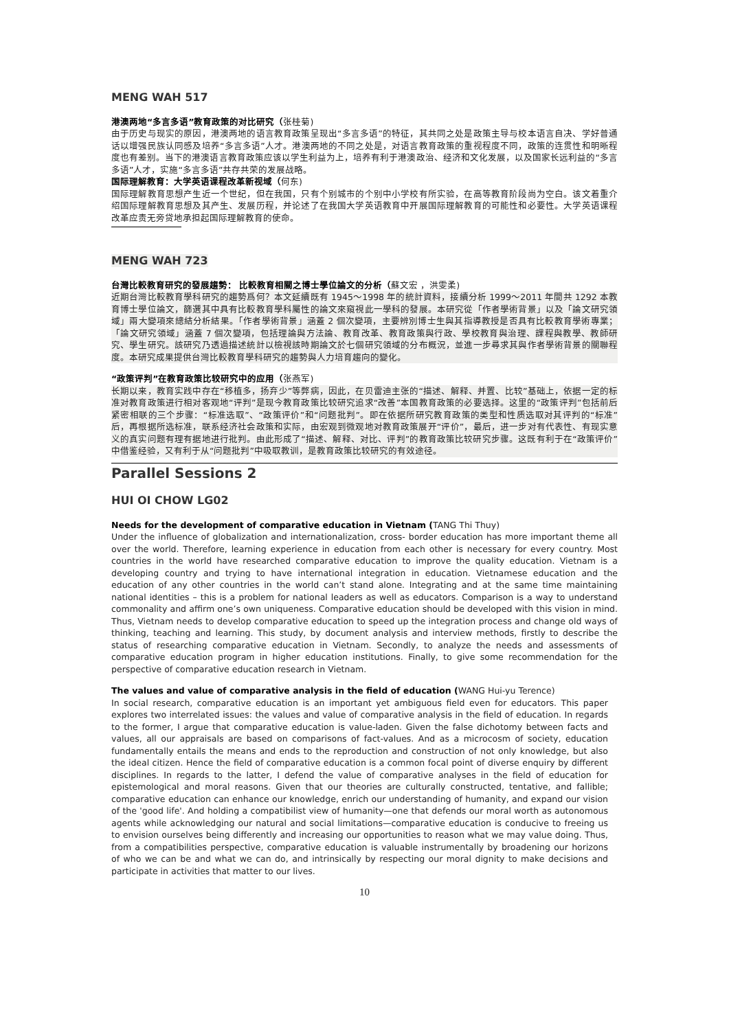MENG WAH 517
港澳两地“多言多语”教育政策的对比研究（张桂菊)
由于历史与现实的原因，港澳两地的语言教育政策呈现出“多言多语”的特征，其共同之处是政策主导与校本语言自决、学好普通话以增强民族认同感及培养“多言多语”人才。港澳两地的不同之处是，对语言教育政策的重视程度不同，政策的连贯性和明晰程度也有差别。当下的港澳语言教育政策应该以学生利益为上，培养有利于港澳政治、经济和文化发展，以及国家长远利益的“多言多语”人才，实施“多言多语”共存共荣的发展战略。
国际理解教育：大学英语课程改革新视域（何东)
国际理解教育思想产生近一个世纪，但在我国，只有个别城市的个别中小学校有所实验，在高等教育阶段尚为空白。该文着重介绍国际理解教育思想及其产生、发展历程，并论述了在我国大学英语教育中开展国际理解教育的可能性和必要性。大学英语课程改革应责无旁贷地承担起国际理解教育的使命。
MENG WAH 723
台灣比較教育研究的發展趨勢： 比較教育相關之博士學位論文的分析（蘇文宏 ，洪雯柔)
近期台灣比較教育學科研究的趨勢爲何？本文延續既有 1945～1998 年的統計資料，接續分析 1999～2011 年間共 1292 本教育博士學位論文，篩選其中具有比較教育學科屬性的論文來窺視此一學科的發展。本研究從「作者學術背景」以及「論文研究領域」兩大變項來總結分析結果。「作者學術背景」涵蓋 2 個次變項，主要辨別博士生與其指導教授是否具有比較教育學術專業；「論文研究領域」涵蓋 7 個次變項，包括理論與方法論、教育改革、教育政策與行政、學校教育與治理、課程與教學、教師研究、學生研究。該研究乃透過描述統計以檢視該時期論文於七個研究領域的分布概況，並進一步尋求其與作者學術背景的關聯程度。本研究成果提供台灣比較教育學科研究的趨勢與人力培育趨向的變化。
“政策评判”在教育政策比较研究中的应用（张燕军)
长期以来，教育实践中存在“移植多，扬弃少”等弊病，因此，在贝雷迪主张的“描述、解释、并置、比较”基础上，依据一定的标准对教育政策进行相对客观地“评判”是现今教育政策比较研究追求“改善”本国教育政策的必要选择。这里的“政策评判”包括前后紧密相联的三个步骤：“标准选取”、“政策评价”和“问题批判”。即在依据所研究教育政策的类型和性质选取对其评判的“标准”后，再根据所选标准，联系经济社会政策和实际，由宏观到微观地对教育政策展开“评价”，最后，进一步对有代表性、有现实意义的真实问题有理有据地进行批判。由此形成了“描述、解释、对比、评判”的教育政策比较研究步骤。这既有利于在“政策评价”中借鉴经验，又有利于从“问题批判”中吸取教训，是教育政策比较研究的有效途径。
Parallel Sessions 2
HUI OI CHOW LG02
Needs for the development of comparative education in Vietnam (TANG Thi Thuy)
Under the influence of globalization and internationalization, cross- border education has more important theme all over the world. Therefore, learning experience in education from each other is necessary for every country. Most countries in the world have researched comparative education to improve the quality education. Vietnam is a developing country and trying to have international integration in education. Vietnamese education and the education of any other countries in the world can’t stand alone. Integrating and at the same time maintaining national identities – this is a problem for national leaders as well as educators. Comparison is a way to understand commonality and affirm one’s own uniqueness. Comparative education should be developed with this vision in mind. Thus, Vietnam needs to develop comparative education to speed up the integration process and change old ways of thinking, teaching and learning. This study, by document analysis and interview methods, firstly to describe the status of researching comparative education in Vietnam. Secondly, to analyze the needs and assessments of comparative education program in higher education institutions. Finally, to give some recommendation for the perspective of comparative education research in Vietnam.
The values and value of comparative analysis in the field of education (WANG Hui-yu Terence)
In social research, comparative education is an important yet ambiguous field even for educators. This paper explores two interrelated issues: the values and value of comparative analysis in the field of education. In regards to the former, I argue that comparative education is value-laden. Given the false dichotomy between facts and values, all our appraisals are based on comparisons of fact-values. And as a microcosm of society, education fundamentally entails the means and ends to the reproduction and construction of not only knowledge, but also the ideal citizen. Hence the field of comparative education is a common focal point of diverse enquiry by different disciplines. In regards to the latter, I defend the value of comparative analyses in the field of education for epistemological and moral reasons. Given that our theories are culturally constructed, tentative, and fallible; comparative education can enhance our knowledge, enrich our understanding of humanity, and expand our vision of the 'good life'. And holding a compatibilist view of humanity—one that defends our moral worth as autonomous agents while acknowledging our natural and social limitations—comparative education is conducive to freeing us to envision ourselves being differently and increasing our opportunities to reason what we may value doing. Thus, from a compatibilities perspective, comparative education is valuable instrumentally by broadening our horizons of who we can be and what we can do, and intrinsically by respecting our moral dignity to make decisions and participate in activities that matter to our lives.
10